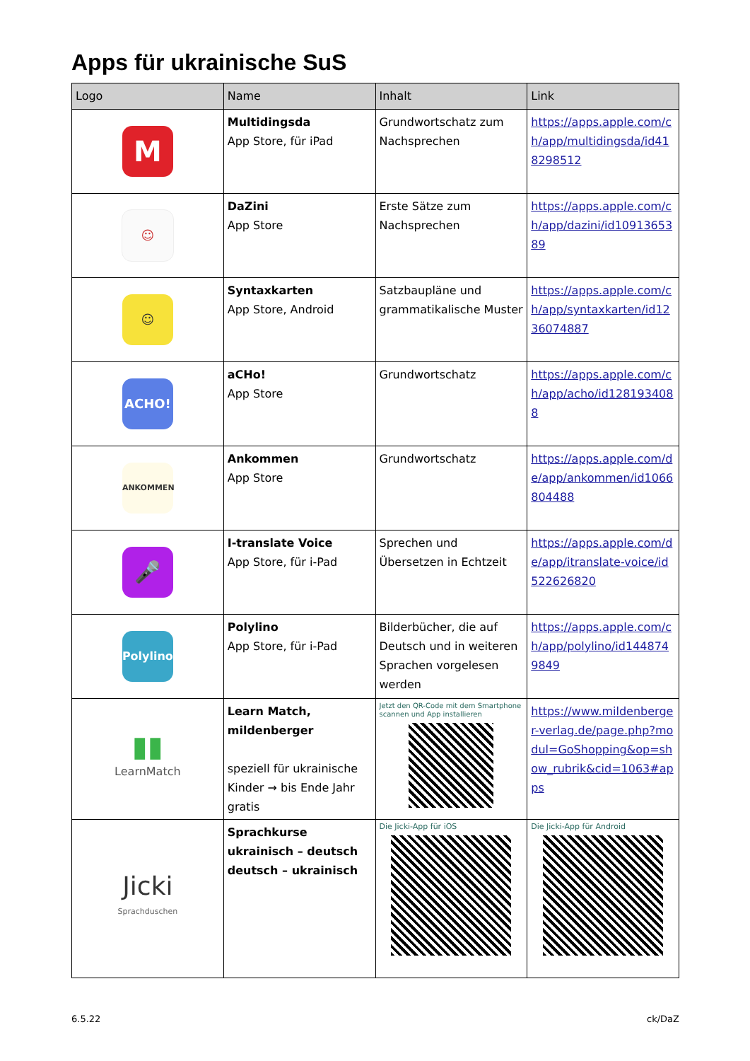Apps für ukrainische SuS
| Logo | Name | Inhalt | Link |
| --- | --- | --- | --- |
| M | Multidingsda App Store, für iPad | Grundwortschatz zum Nachsprechen | https://apps.apple.com/ch/app/multidingsda/id418298512 |
| ☺ | DaZini App Store | Erste Sätze zum Nachsprechen | https://apps.apple.com/ch/app/dazini/id1091365389 |
| ☺ | Syntaxkarten App Store, Android | Satzbaupläne und grammatikalische Muster | https://apps.apple.com/ch/app/syntaxkarten/id1236074887 |
| ACHO! | aCHo! App Store | Grundwortschatz | https://apps.apple.com/ch/app/acho/id1281934088 |
| ANKOMMEN | Ankommen App Store | Grundwortschatz | https://apps.apple.com/de/app/ankommen/id1066804488 |
| 🎤 | I-translate Voice App Store, für i-Pad | Sprechen und Übersetzen in Echtzeit | https://apps.apple.com/de/app/itranslate-voice/id522626820 |
| Polylino | Polylino App Store, für i-Pad | Bilderbücher, die auf Deutsch und in weiteren Sprachen vorgelesen werden | https://apps.apple.com/ch/app/polylino/id1448749849 |
| ▮▮ LearnMatch | Learn Match, mildenberger speziell für ukrainische Kinder → bis Ende Jahr gratis | Jetzt den QR-Code mit dem Smartphone scannen und App installieren | https://www.mildenberger-verlag.de/page.php?modul=GoShopping&op=show_rubrik&cid=1063#apps |
| Jicki Sprachduschen | Sprachkurse ukrainisch – deutsch deutsch – ukrainisch | Die Jicki-App für iOS | Die Jicki-App für Android |
6.5.22 ck/DaZ